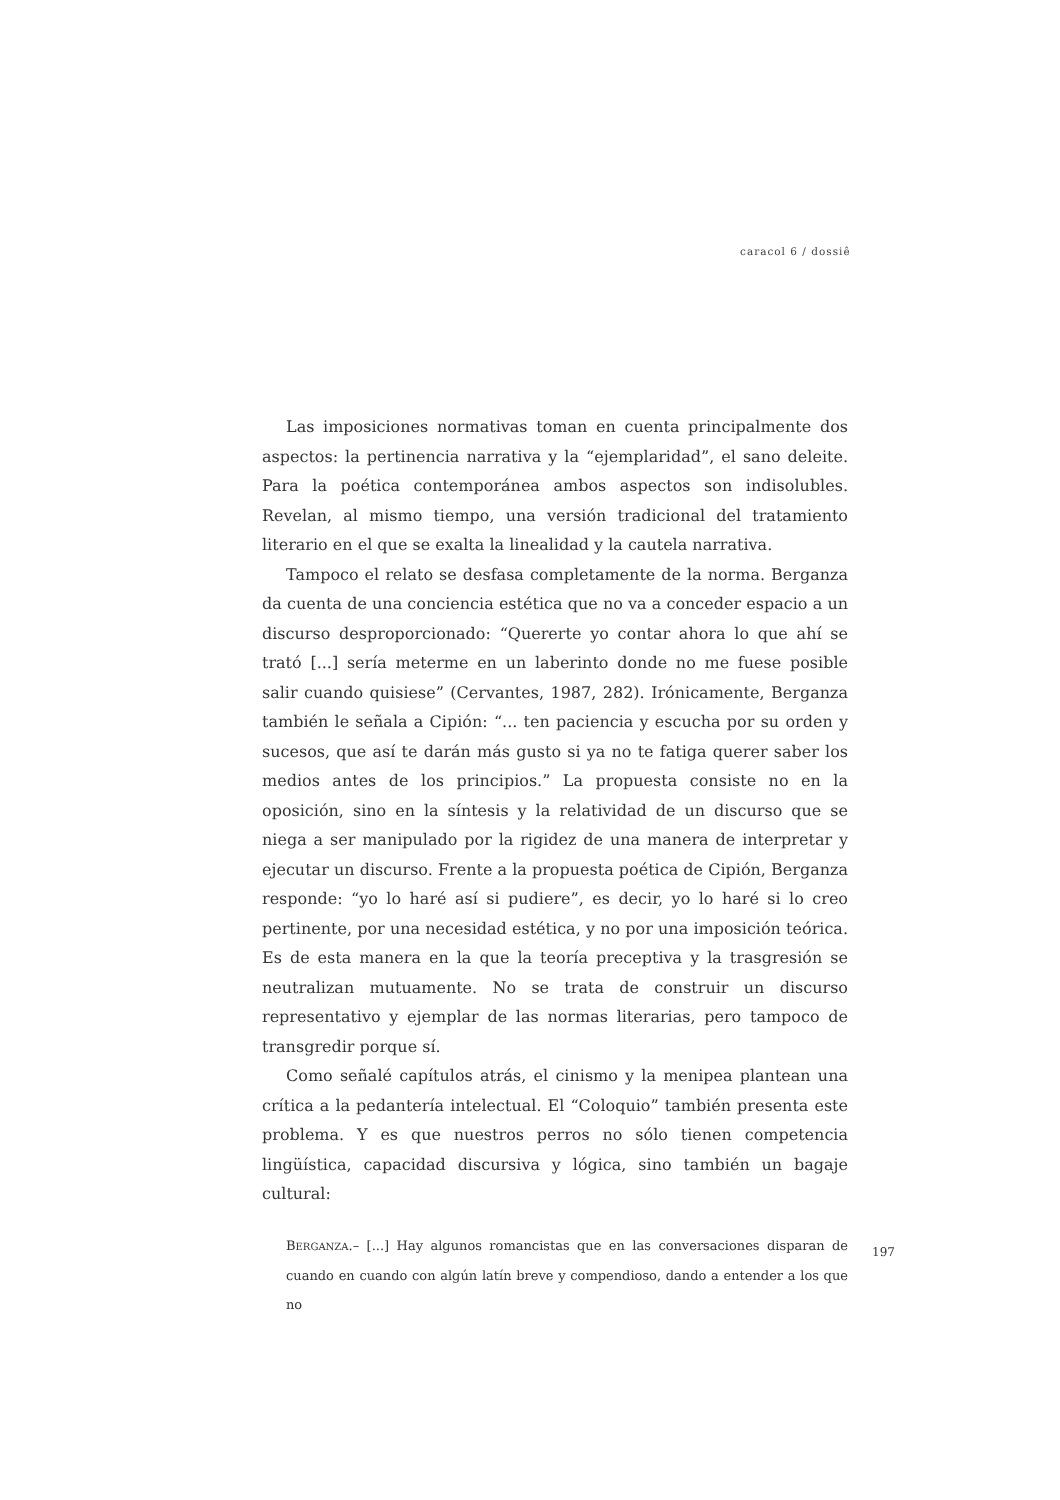caracol 6 / dossiê
Las imposiciones normativas toman en cuenta principalmente dos aspectos: la pertinencia narrativa y la “ejemplaridad”, el sano deleite. Para la poética contemporánea ambos aspectos son indisolubles. Revelan, al mismo tiempo, una versión tradicional del tratamiento literario en el que se exalta la linealidad y la cautela narrativa.
Tampoco el relato se desfasa completamente de la norma. Berganza da cuenta de una conciencia estética que no va a conceder espacio a un discurso desproporcionado: “Quererte yo contar ahora lo que ahí se trató [...] sería meterme en un laberinto donde no me fuese posible salir cuando quisiese” (Cervantes, 1987, 282). Irónicamente, Berganza también le señala a Cipión: “... ten paciencia y escucha por su orden y sucesos, que así te darán más gusto si ya no te fatiga querer saber los medios antes de los principios.” La propuesta consiste no en la oposición, sino en la síntesis y la relatividad de un discurso que se niega a ser manipulado por la rigidez de una manera de interpretar y ejecutar un discurso. Frente a la propuesta poética de Cipión, Berganza responde: “yo lo haré así si pudiere”, es decir, yo lo haré si lo creo pertinente, por una necesidad estética, y no por una imposición teórica. Es de esta manera en la que la teoría preceptiva y la trasgresión se neutralizan mutuamente. No se trata de construir un discurso representativo y ejemplar de las normas literarias, pero tampoco de transgredir porque sí.
Como señalé capítulos atrás, el cinismo y la menipea plantean una crítica a la pedantería intelectual. El “Coloquio” también presenta este problema. Y es que nuestros perros no sólo tienen competencia lingüística, capacidad discursiva y lógica, sino también un bagaje cultural:
BERGANZA.– [...] Hay algunos romancistas que en las conversaciones disparan de cuando en cuando con algún latín breve y compendioso, dando a entender a los que no
197